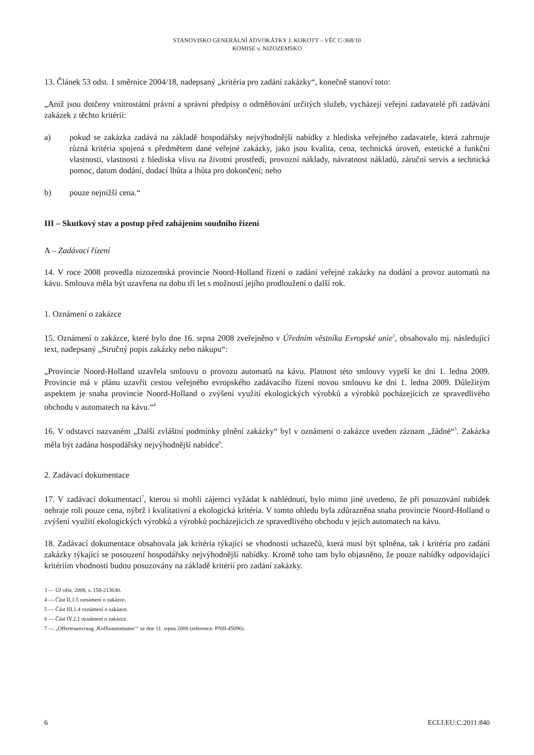STANOVISKO GENERÁLNÍ ADVOKÁTKY J. KOKOTT – VĚC C-368/10
KOMISE v. NIZOZEMSKO
13. Článek 53 odst. 1 směrnice 2004/18, nadepsaný „kritéria pro zadání zakázky“, konečně stanoví toto:
„Aniž jsou dotčeny vnitrostátní právní a správní předpisy o odměňování určitých služeb, vycházejí veřejní zadavatelé při zadávání zakázek z těchto kritérií:
a) pokud se zakázka zadává na základě hospodářsky nejvýhodnější nabídky z hlediska veřejného zadavatele, která zahrnuje různá kritéria spojená s předmětem dané veřejné zakázky, jako jsou kvalita, cena, technická úroveň, estetické a funkční vlastnosti, vlastnosti z hlediska vlivu na životní prostředí, provozní náklady, návratnost nákladů, záruční servis a technická pomoc, datum dodání, dodací lhůta a lhůta pro dokončení; nebo
b) pouze nejnižší cena.“
III – Skutkový stav a postup před zahájením soudního řízení
A – Zadávací řízení
14. V roce 2008 provedla nizozemská provincie Noord-Holland řízení o zadání veřejné zakázky na dodání a provoz automatů na kávu. Smlouva měla být uzavřena na dobu tří let s možností jejího prodloužení o další rok.
1. Oznámení o zakázce
15. Oznámení o zakázce, které bylo dne 16. srpna 2008 zveřejněno v Úředním věstníku Evropské unie<sup>3</sup>, obsahovalo mj. následující text, nadepsaný „Stručný popis zakázky nebo nákupu“:
„Provincie Noord-Holland uzavřela smlouvu o provozu automatů na kávu. Platnost této smlouvy vyprší ke dni 1. ledna 2009. Provincie má v plánu uzavřít cestou veřejného evropského zadávacího řízení novou smlouvu ke dni 1. ledna 2009. Důležitým aspektem je snaha provincie Noord-Holland o zvýšení využití ekologických výrobků a výrobků pocházejících ze spravedlivého obchodu v automatech na kávu.“<sup>4</sup>
16. V odstavci nazvaném „Další zvláštní podmínky plnění zakázky“ byl v oznámení o zakázce uveden záznam „žádné“<sup>5</sup>. Zakázka měla být zadána hospodářsky nejvýhodnější nabídce<sup>6</sup>.
2. Zadávací dokumentace
17. V zadávací dokumentaci<sup>7</sup>, kterou si mohli zájemci vyžádat k nahlédnutí, bylo mimo jiné uvedeno, že při posuzování nabídek nehraje roli pouze cena, nýbrž i kvalitativní a ekologická kritéria. V tomto ohledu byla zdůrazněna snaha provincie Noord-Holland o zvýšení využití ekologických výrobků a výrobků pocházejících ze spravedlivého obchodu v jejích automatech na kávu.
18. Zadávací dokumentace obsahovala jak kritéria týkající se vhodnosti uchazečů, která musí být splněna, tak i kritéria pro zadání zakázky týkající se posouzení hospodářsky nejvýhodnější nabídky. Kromě toho tam bylo objasněno, že pouze nabídky odpovídající kritériím vhodnosti budou posuzovány na základě kritérií pro zadání zakázky.
3 — Úř věst. 2008, s. 158-213630.
4 — Část II.1.5 oznámení o zakázce.
5 — Část III.1.4 oznámení o zakázce.
6 — Část IV.2.1 oznámení o zakázce.
7 — „Offerteaanvraag ‚Koffieautomaten‘“ ze dne 11. srpna 2008 (reference: PNH-45096).
6 ECLI:EU:C:2011:840